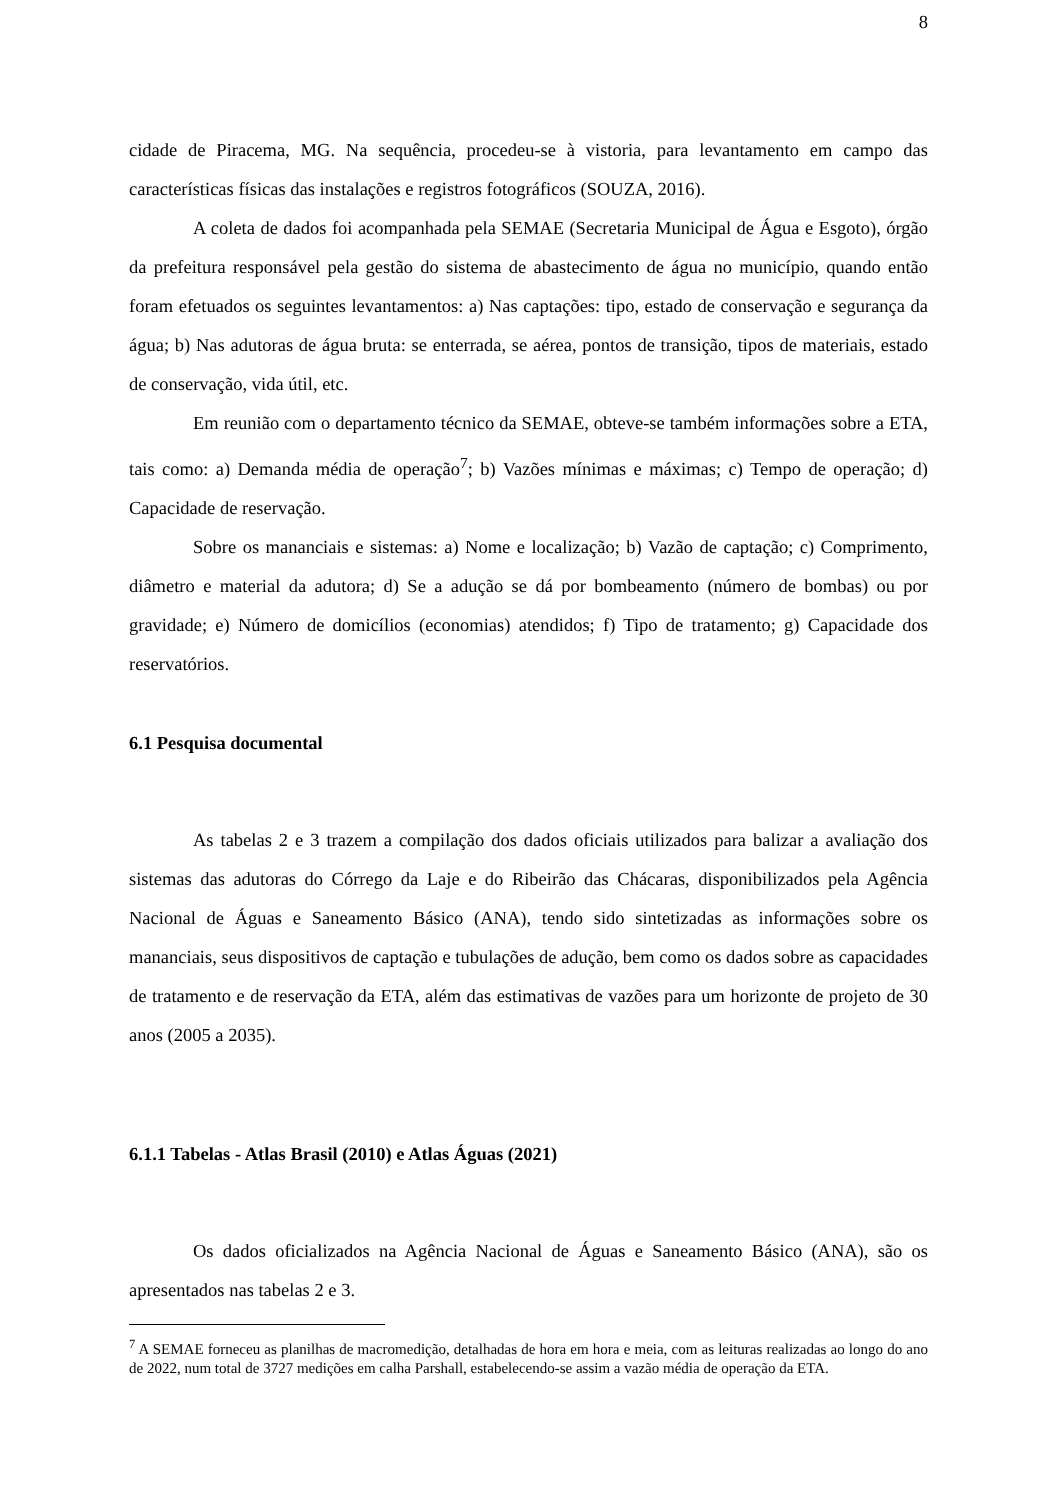8
cidade de Piracema, MG. Na sequência, procedeu-se à vistoria, para levantamento em campo das características físicas das instalações e registros fotográficos (SOUZA, 2016).
A coleta de dados foi acompanhada pela SEMAE (Secretaria Municipal de Água e Esgoto), órgão da prefeitura responsável pela gestão do sistema de abastecimento de água no município, quando então foram efetuados os seguintes levantamentos: a) Nas captações: tipo, estado de conservação e segurança da água; b) Nas adutoras de água bruta: se enterrada, se aérea, pontos de transição, tipos de materiais, estado de conservação, vida útil, etc.
Em reunião com o departamento técnico da SEMAE, obteve-se também informações sobre a ETA, tais como: a) Demanda média de operação<sup>7</sup>; b) Vazões mínimas e máximas; c) Tempo de operação; d) Capacidade de reservação.
Sobre os mananciais e sistemas: a) Nome e localização; b) Vazão de captação; c) Comprimento, diâmetro e material da adutora; d) Se a adução se dá por bombeamento (número de bombas) ou por gravidade; e) Número de domicílios (economias) atendidos; f) Tipo de tratamento; g) Capacidade dos reservatórios.
6.1 Pesquisa documental
As tabelas 2 e 3 trazem a compilação dos dados oficiais utilizados para balizar a avaliação dos sistemas das adutoras do Córrego da Laje e do Ribeirão das Chácaras, disponibilizados pela Agência Nacional de Águas e Saneamento Básico (ANA), tendo sido sintetizadas as informações sobre os mananciais, seus dispositivos de captação e tubulações de adução, bem como os dados sobre as capacidades de tratamento e de reservação da ETA, além das estimativas de vazões para um horizonte de projeto de 30 anos (2005 a 2035).
6.1.1 Tabelas - Atlas Brasil (2010) e Atlas Águas (2021)
Os dados oficializados na Agência Nacional de Águas e Saneamento Básico (ANA), são os apresentados nas tabelas 2 e 3.
<sup>7</sup> A SEMAE forneceu as planilhas de macromedição, detalhadas de hora em hora e meia, com as leituras realizadas ao longo do ano de 2022, num total de 3727 medições em calha Parshall, estabelecendo-se assim a vazão média de operação da ETA.